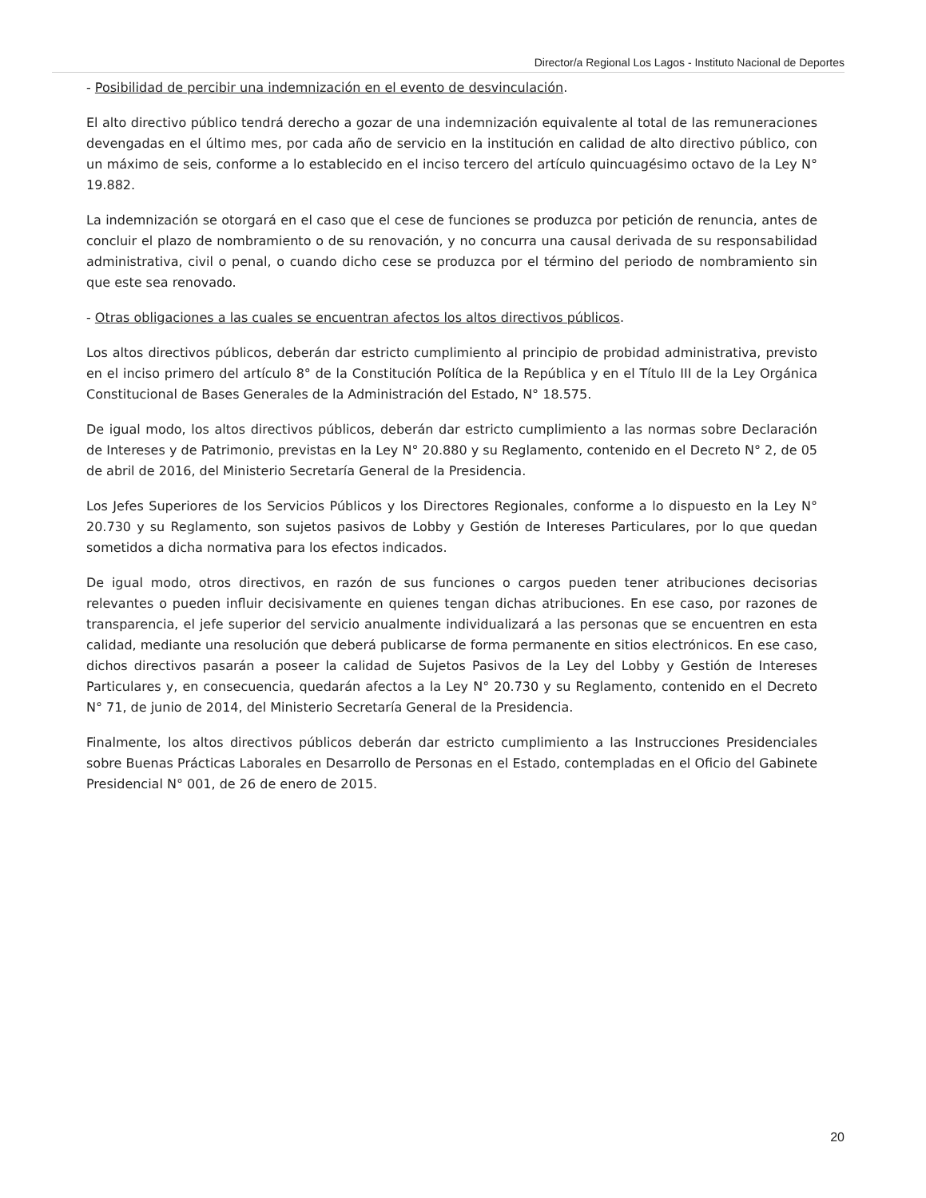Director/a Regional Los Lagos - Instituto Nacional de Deportes
- Posibilidad de percibir una indemnización en el evento de desvinculación.
El alto directivo público tendrá derecho a gozar de una indemnización equivalente al total de las remuneraciones devengadas en el último mes, por cada año de servicio en la institución en calidad de alto directivo público, con un máximo de seis, conforme a lo establecido en el inciso tercero del artículo quincuagésimo octavo de la Ley N° 19.882.
La indemnización se otorgará en el caso que el cese de funciones se produzca por petición de renuncia, antes de concluir el plazo de nombramiento o de su renovación, y no concurra una causal derivada de su responsabilidad administrativa, civil o penal, o cuando dicho cese se produzca por el término del periodo de nombramiento sin que este sea renovado.
- Otras obligaciones a las cuales se encuentran afectos los altos directivos públicos.
Los altos directivos públicos, deberán dar estricto cumplimiento al principio de probidad administrativa, previsto en el inciso primero del artículo 8° de la Constitución Política de la República y en el Título III de la Ley Orgánica Constitucional de Bases Generales de la Administración del Estado, N° 18.575.
De igual modo, los altos directivos públicos, deberán dar estricto cumplimiento a las normas sobre Declaración de Intereses y de Patrimonio, previstas en la Ley N° 20.880 y su Reglamento, contenido en el Decreto N° 2, de 05 de abril de 2016, del Ministerio Secretaría General de la Presidencia.
Los Jefes Superiores de los Servicios Públicos y los Directores Regionales, conforme a lo dispuesto en la Ley N° 20.730 y su Reglamento, son sujetos pasivos de Lobby y Gestión de Intereses Particulares, por lo que quedan sometidos a dicha normativa para los efectos indicados.
De igual modo, otros directivos, en razón de sus funciones o cargos pueden tener atribuciones decisorias relevantes o pueden influir decisivamente en quienes tengan dichas atribuciones. En ese caso, por razones de transparencia, el jefe superior del servicio anualmente individualizará a las personas que se encuentren en esta calidad, mediante una resolución que deberá publicarse de forma permanente en sitios electrónicos. En ese caso, dichos directivos pasarán a poseer la calidad de Sujetos Pasivos de la Ley del Lobby y Gestión de Intereses Particulares y, en consecuencia, quedarán afectos a la Ley N° 20.730 y su Reglamento, contenido en el Decreto N° 71, de junio de 2014, del Ministerio Secretaría General de la Presidencia.
Finalmente, los altos directivos públicos deberán dar estricto cumplimiento a las Instrucciones Presidenciales sobre Buenas Prácticas Laborales en Desarrollo de Personas en el Estado, contempladas en el Oficio del Gabinete Presidencial N° 001, de 26 de enero de 2015.
20